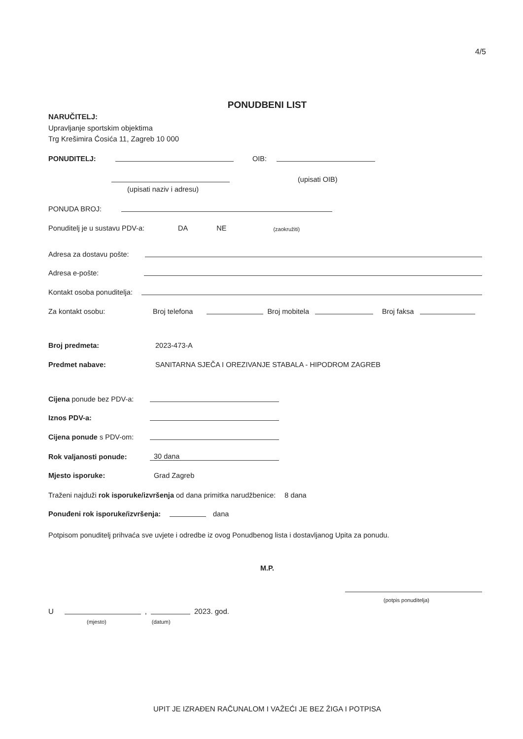4/5
PONUDBENI LIST
NARUČITELJ:
Upravljanje sportskim objektima
Trg Krešimira Ćosića 11, Zagreb 10 000
PONUDITELJ: OIB:
(upisati OIB)
(upisati naziv i adresu)
PONUDA BROJ:
Ponuditelj je u sustavu PDV-a: DA NE (zaokružiti)
Adresa za dostavu pošte:
Adresa e-pošte:
Kontakt osoba ponuditelja:
Za kontakt osobu: Broj telefona Broj mobitela Broj faksa
Broj predmeta: 2023-473-A
Predmet nabave: SANITARNA SJEČA I OREZIVANJE STABALA - HIPODROM ZAGREB
Cijena ponude bez PDV-a:
Iznos PDV-a:
Cijena ponude s PDV-om:
Rok valjanosti ponude: 30 dana
Mjesto isporuke: Grad Zagreb
Traženi najduži rok isporuke/izvršenja od dana primitka narudžbenice: 8 dana
Ponuđeni rok isporuke/izvršenja: dana
Potpisom ponuditelj prihvaća sve uvjete i odredbe iz ovog Ponudbenog lista i dostavljanog Upita za ponudu.
M.P.
(potpis ponuditelja)
U , 2023. god.
(mjesto) (datum)
UPIT JE IZRAĐEN RAČUNALOM I VAŽEĆI JE BEZ ŽIGA I POTPISA